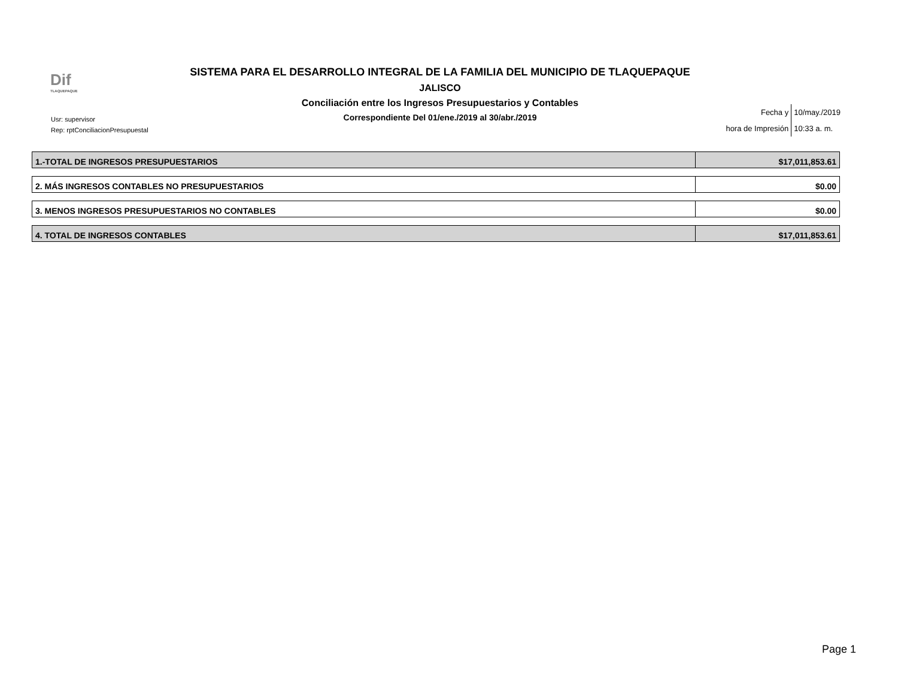Dif
TLAQUEPAQUE
SISTEMA PARA EL DESARROLLO INTEGRAL DE LA FAMILIA DEL MUNICIPIO DE TLAQUEPAQUE
JALISCO
Conciliación entre los Ingresos Presupuestarios y Contables
Correspondiente Del 01/ene./2019 al 30/abr./2019
Usr: supervisor
Rep: rptConciliacionPresupuestal
| Fecha y | 10/may./2019 |
| hora de Impresión | 10:33 a. m. |
| 1.-TOTAL DE INGRESOS PRESUPUESTARIOS | $17,011,853.61 |
| 2. MÁS INGRESOS CONTABLES NO PRESUPUESTARIOS | $0.00 |
| 3. MENOS INGRESOS PRESUPUESTARIOS NO CONTABLES | $0.00 |
| 4. TOTAL DE INGRESOS CONTABLES | $17,011,853.61 |
Page 1